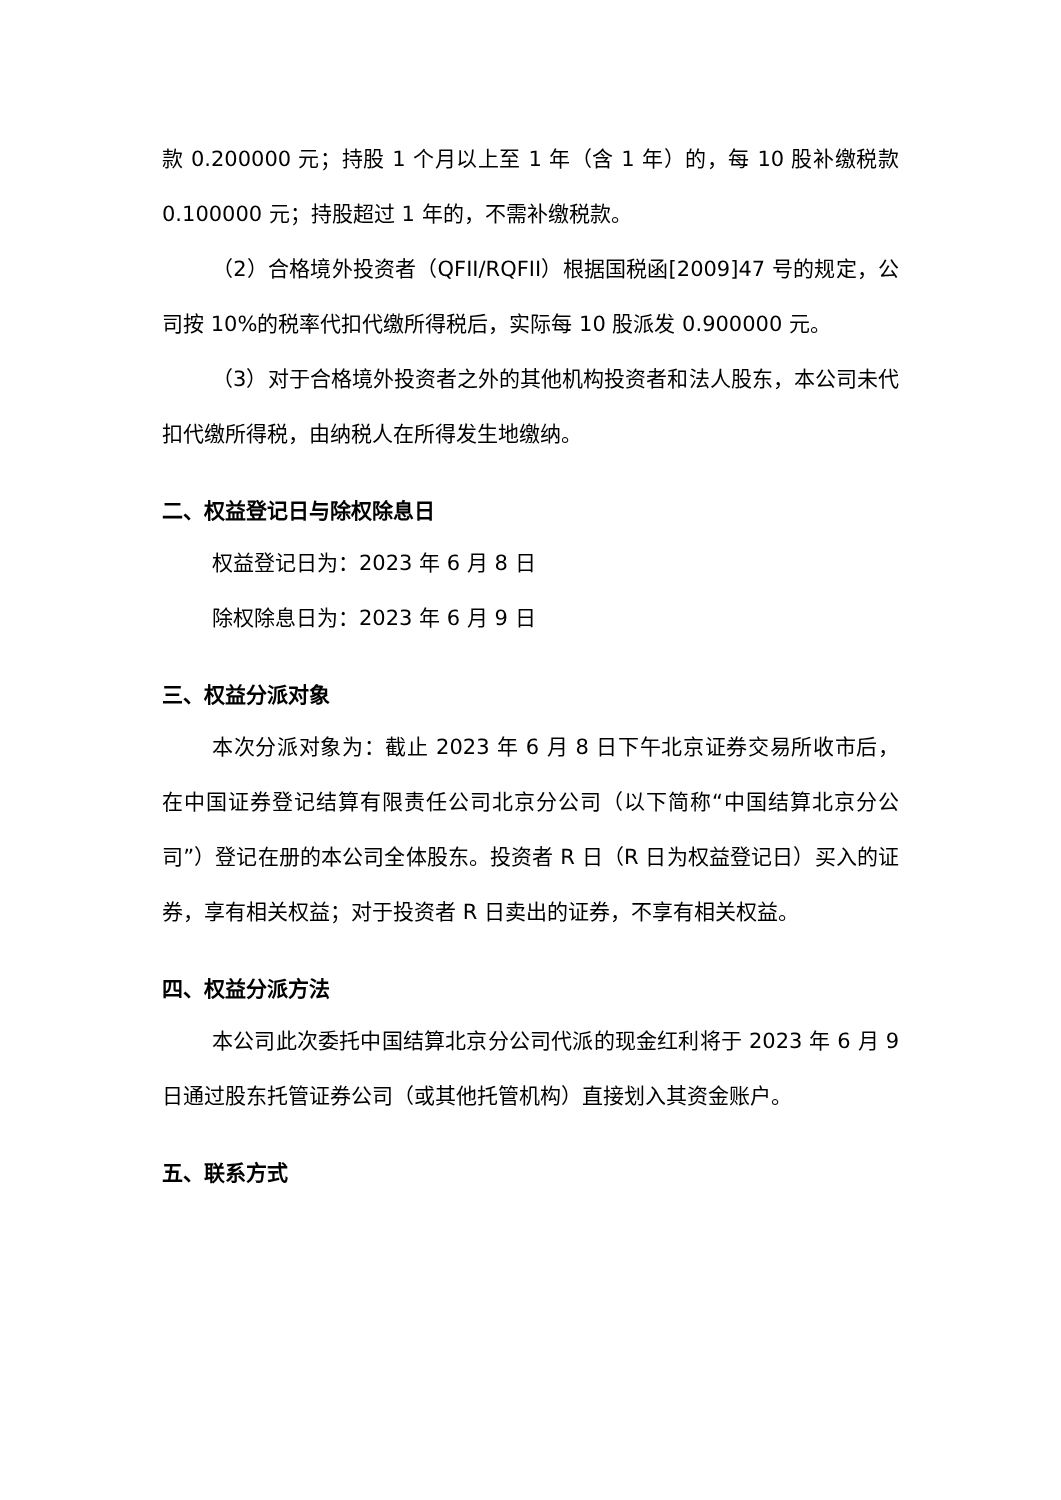款 0.200000 元；持股 1 个月以上至 1 年（含 1 年）的，每 10 股补缴税款 0.100000 元；持股超过 1 年的，不需补缴税款。
（2）合格境外投资者（QFII/RQFII）根据国税函[2009]47 号的规定，公司按 10%的税率代扣代缴所得税后，实际每 10 股派发 0.900000 元。
（3）对于合格境外投资者之外的其他机构投资者和法人股东，本公司未代扣代缴所得税，由纳税人在所得发生地缴纳。
二、权益登记日与除权除息日
权益登记日为：2023 年 6 月 8 日
除权除息日为：2023 年 6 月 9 日
三、权益分派对象
本次分派对象为：截止 2023 年 6 月 8 日下午北京证券交易所收市后，在中国证券登记结算有限责任公司北京分公司（以下简称“中国结算北京分公司”）登记在册的本公司全体股东。投资者 R 日（R 日为权益登记日）买入的证券，享有相关权益；对于投资者 R 日卖出的证券，不享有相关权益。
四、权益分派方法
本公司此次委托中国结算北京分公司代派的现金红利将于 2023 年 6 月 9 日通过股东托管证券公司（或其他托管机构）直接划入其资金账户。
五、联系方式